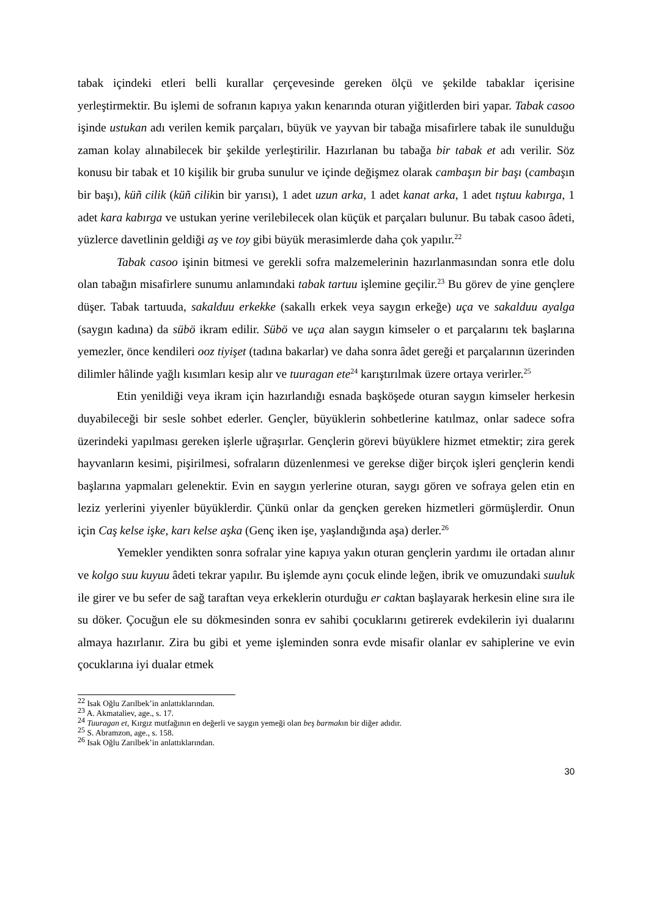tabak içindeki etleri belli kurallar çerçevesinde gereken ölçü ve şekilde tabaklar içerisine yerleştirmektir. Bu işlemi de sofranın kapıya yakın kenarında oturan yiğitlerden biri yapar. Tabak casoo işinde ustukan adı verilen kemik parçaları, büyük ve yayvan bir tabağa misafirlere tabak ile sunulduğu zaman kolay alınabilecek bir şekilde yerleştirilir. Hazırlanan bu tabağa bir tabak et adı verilir. Söz konusu bir tabak et 10 kişilik bir gruba sunulur ve içinde değişmez olarak cambaşın bir başı (cambaşın bir başı), küñ cilik (küñ cilikin bir yarısı), 1 adet uzun arka, 1 adet kanat arka, 1 adet tıştuu kabırga, 1 adet kara kabırga ve ustukan yerine verilebilecek olan küçük et parçaları bulunur. Bu tabak casoo âdeti, yüzlerce davetlinin geldiği aş ve toy gibi büyük merasimlerde daha çok yapılır.<sup>22</sup>
Tabak casoo işinin bitmesi ve gerekli sofra malzemelerinin hazırlanmasından sonra etle dolu olan tabağın misafirlere sunumu anlamındaki tabak tartuu işlemine geçilir.<sup>23</sup> Bu görev de yine gençlere düşer. Tabak tartuuda, sakalduu erkekke (sakallı erkek veya saygın erkeğe) uça ve sakalduu ayalga (saygın kadına) da sübö ikram edilir. Sübö ve uça alan saygın kimseler o et parçalarını tek başlarına yemezler, önce kendileri ooz tiyişet (tadına bakarlar) ve daha sonra âdet gereği et parçalarının üzerinden dilimler hâlinde yağlı kısımları kesip alır ve tuuragan ete<sup>24</sup> karıştırılmak üzere ortaya verirler.<sup>25</sup>
Etin yenildiği veya ikram için hazırlandığı esnada başköşede oturan saygın kimseler herkesin duyabileceği bir sesle sohbet ederler. Gençler, büyüklerin sohbetlerine katılmaz, onlar sadece sofra üzerindeki yapılması gereken işlerle uğraşırlar. Gençlerin görevi büyüklere hizmet etmektir; zira gerek hayvanların kesimi, pişirilmesi, sofraların düzenlenmesi ve gerekse diğer birçok işleri gençlerin kendi başlarına yapmaları gelenektir. Evin en saygın yerlerine oturan, saygı gören ve sofraya gelen etin en leziz yerlerini yiyenler büyüklerdir. Çünkü onlar da gençken gereken hizmetleri görmüşlerdir. Onun için Caş kelse işke, karı kelse aşka (Genç iken işe, yaşlandığında aşa) derler.<sup>26</sup>
Yemekler yendikten sonra sofralar yine kapıya yakın oturan gençlerin yardımı ile ortadan alınır ve kolgo suu kuyuu âdeti tekrar yapılır. Bu işlemde aynı çocuk elinde leğen, ibrik ve omuzundaki suuluk ile girer ve bu sefer de sağ taraftan veya erkeklerin oturduğu er caktan başlayarak herkesin eline sıra ile su döker. Çocuğun ele su dökmesinden sonra ev sahibi çocuklarını getirerek evdekilerin iyi dualarını almaya hazırlanır. Zira bu gibi et yeme işleminden sonra evde misafir olanlar ev sahiplerine ve evin çocuklarına iyi dualar etmek
<sup>22</sup> Isak Oğlu Zarılbek’in anlattıklarından.
<sup>23</sup> A. Akmataliev, age., s. 17.
<sup>24</sup> Tuuragan et, Kırgız mutfağının en değerli ve saygın yemeği olan beş barmakın bir diğer adıdır.
<sup>25</sup> S. Abramzon, age., s. 158.
<sup>26</sup> Isak Oğlu Zarılbek’in anlattıklarından.
30